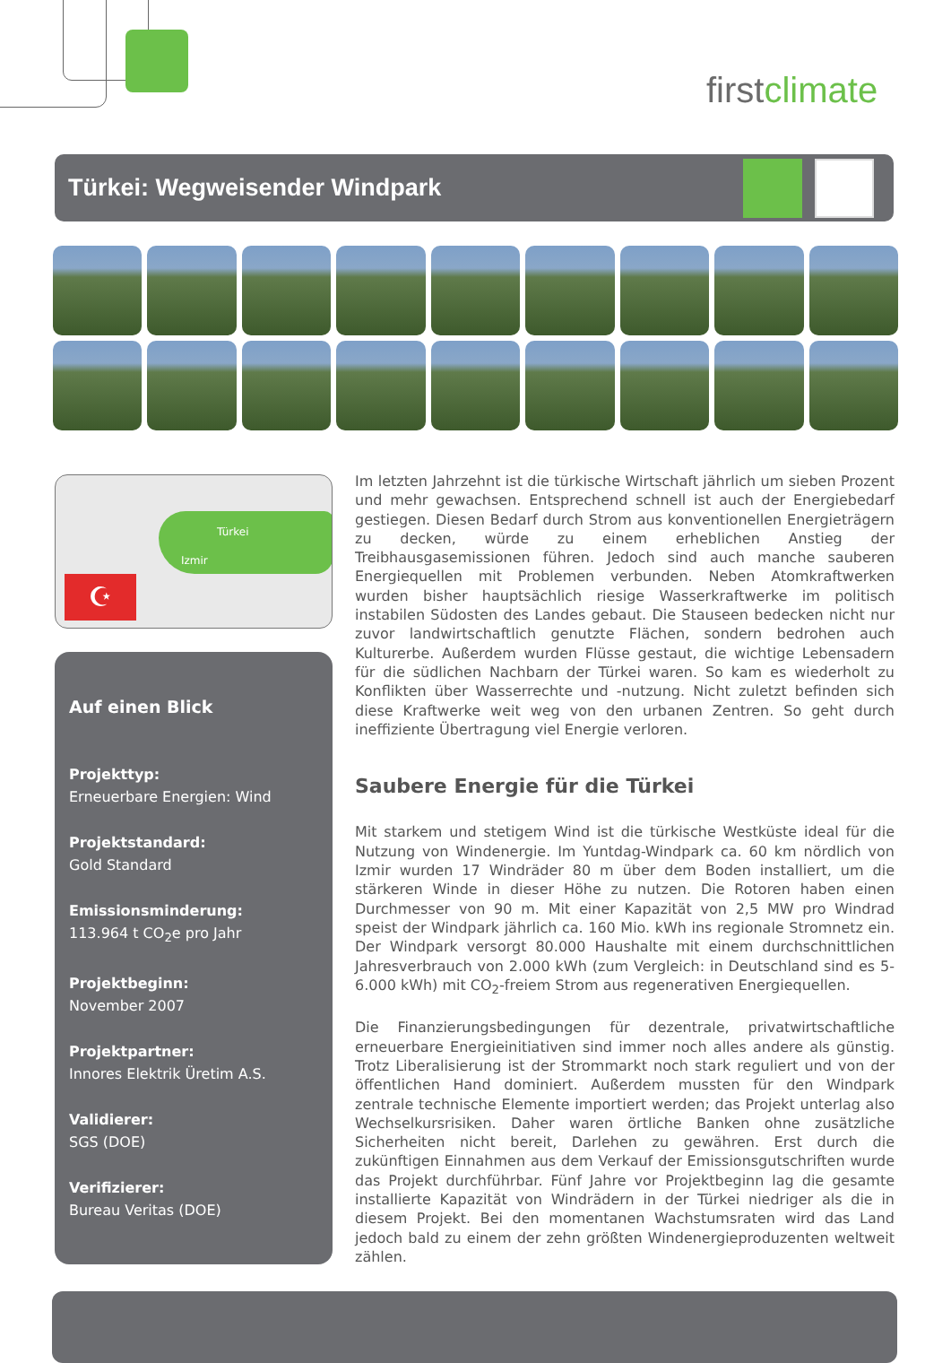firstclimate
Türkei: Wegweisender Windpark
Türkei
Izmir
☪
Auf einen Blick
Projekttyp:
Erneuerbare Energien: Wind
Projektstandard:
Gold Standard
Emissionsminderung:
113.964 t CO<sub>2</sub>e pro Jahr
Projektbeginn:
November 2007
Projektpartner:
Innores Elektrik Üretim A.S.
Validierer:
SGS (DOE)
Verifizierer:
Bureau Veritas (DOE)
Im letzten Jahrzehnt ist die türkische Wirtschaft jährlich um sieben Prozent und mehr gewachsen. Entsprechend schnell ist auch der Energiebedarf gestiegen. Diesen Bedarf durch Strom aus konventionellen Energieträgern zu decken, würde zu einem erheblichen Anstieg der Treibhausgasemissionen führen. Jedoch sind auch manche sauberen Energiequellen mit Problemen verbunden. Neben Atomkraftwerken wurden bisher hauptsächlich riesige Wasserkraftwerke im politisch instabilen Südosten des Landes gebaut. Die Stauseen bedecken nicht nur zuvor landwirtschaftlich genutzte Flächen, sondern bedrohen auch Kulturerbe. Außerdem wurden Flüsse gestaut, die wichtige Lebensadern für die südlichen Nachbarn der Türkei waren. So kam es wiederholt zu Konflikten über Wasserrechte und -nutzung. Nicht zuletzt befinden sich diese Kraftwerke weit weg von den urbanen Zentren. So geht durch ineffiziente Übertragung viel Energie verloren.
Saubere Energie für die Türkei
Mit starkem und stetigem Wind ist die türkische Westküste ideal für die Nutzung von Windenergie. Im Yuntdag-Windpark ca. 60 km nördlich von Izmir wurden 17 Windräder 80 m über dem Boden installiert, um die stärkeren Winde in dieser Höhe zu nutzen. Die Rotoren haben einen Durchmesser von 90 m. Mit einer Kapazität von 2,5 MW pro Windrad speist der Windpark jährlich ca. 160 Mio. kWh ins regionale Stromnetz ein. Der Windpark versorgt 80.000 Haushalte mit einem durchschnittlichen Jahresverbrauch von 2.000 kWh (zum Vergleich: in Deutschland sind es 5-6.000 kWh) mit CO<sub>2</sub>-freiem Strom aus regenerativen Energiequellen.
Die Finanzierungsbedingungen für dezentrale, privatwirtschaftliche erneuerbare Energieinitiativen sind immer noch alles andere als günstig. Trotz Liberalisierung ist der Strommarkt noch stark reguliert und von der öffentlichen Hand dominiert. Außerdem mussten für den Windpark zentrale technische Elemente importiert werden; das Projekt unterlag also Wechselkursrisiken. Daher waren örtliche Banken ohne zusätzliche Sicherheiten nicht bereit, Darlehen zu gewähren. Erst durch die zukünftigen Einnahmen aus dem Verkauf der Emissionsgutschriften wurde das Projekt durchführbar. Fünf Jahre vor Projektbeginn lag die gesamte installierte Kapazität von Windrädern in der Türkei niedriger als die in diesem Projekt. Bei den momentanen Wachstumsraten wird das Land jedoch bald zu einem der zehn größten Windenergieproduzenten weltweit zählen.